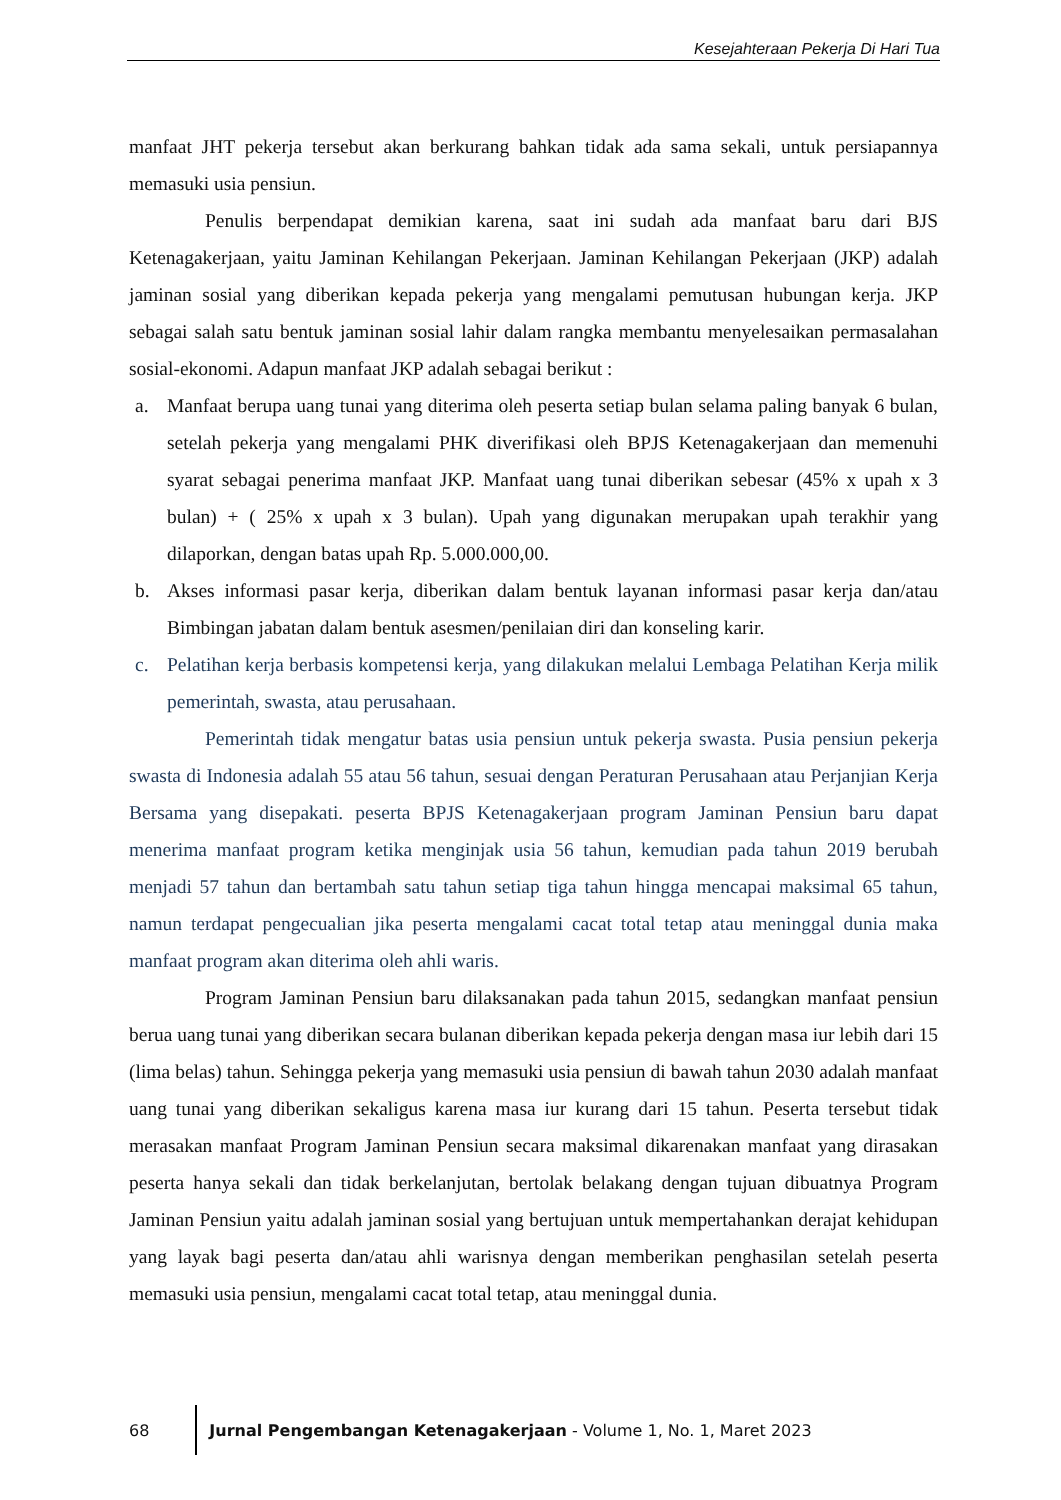Kesejahteraan Pekerja Di Hari Tua
manfaat JHT pekerja tersebut akan berkurang bahkan tidak ada sama sekali, untuk persiapannya memasuki usia pensiun.
Penulis berpendapat demikian karena, saat ini sudah ada manfaat baru dari BJS Ketenagakerjaan, yaitu Jaminan Kehilangan Pekerjaan. Jaminan Kehilangan Pekerjaan (JKP) adalah jaminan sosial yang diberikan kepada pekerja yang mengalami pemutusan hubungan kerja. JKP sebagai salah satu bentuk jaminan sosial lahir dalam rangka membantu menyelesaikan permasalahan sosial-ekonomi. Adapun manfaat JKP adalah sebagai berikut :
a. Manfaat berupa uang tunai yang diterima oleh peserta setiap bulan selama paling banyak 6 bulan, setelah pekerja yang mengalami PHK diverifikasi oleh BPJS Ketenagakerjaan dan memenuhi syarat sebagai penerima manfaat JKP. Manfaat uang tunai diberikan sebesar (45% x upah x 3 bulan) + ( 25% x upah x 3 bulan). Upah yang digunakan merupakan upah terakhir yang dilaporkan, dengan batas upah Rp. 5.000.000,00.
b. Akses informasi pasar kerja, diberikan dalam bentuk layanan informasi pasar kerja dan/atau Bimbingan jabatan dalam bentuk asesmen/penilaian diri dan konseling karir.
c. Pelatihan kerja berbasis kompetensi kerja, yang dilakukan melalui Lembaga Pelatihan Kerja milik pemerintah, swasta, atau perusahaan.
Pemerintah tidak mengatur batas usia pensiun untuk pekerja swasta. Pusia pensiun pekerja swasta di Indonesia adalah 55 atau 56 tahun, sesuai dengan Peraturan Perusahaan atau Perjanjian Kerja Bersama yang disepakati. peserta BPJS Ketenagakerjaan program Jaminan Pensiun baru dapat menerima manfaat program ketika menginjak usia 56 tahun, kemudian pada tahun 2019 berubah menjadi 57 tahun dan bertambah satu tahun setiap tiga tahun hingga mencapai maksimal 65 tahun, namun terdapat pengecualian jika peserta mengalami cacat total tetap atau meninggal dunia maka manfaat program akan diterima oleh ahli waris.
Program Jaminan Pensiun baru dilaksanakan pada tahun 2015, sedangkan manfaat pensiun berua uang tunai yang diberikan secara bulanan diberikan kepada pekerja dengan masa iur lebih dari 15 (lima belas) tahun. Sehingga pekerja yang memasuki usia pensiun di bawah tahun 2030 adalah manfaat uang tunai yang diberikan sekaligus karena masa iur kurang dari 15 tahun. Peserta tersebut tidak merasakan manfaat Program Jaminan Pensiun secara maksimal dikarenakan manfaat yang dirasakan peserta hanya sekali dan tidak berkelanjutan, bertolak belakang dengan tujuan dibuatnya Program Jaminan Pensiun yaitu adalah jaminan sosial yang bertujuan untuk mempertahankan derajat kehidupan yang layak bagi peserta dan/atau ahli warisnya dengan memberikan penghasilan setelah peserta memasuki usia pensiun, mengalami cacat total tetap, atau meninggal dunia.
68
Jurnal Pengembangan Ketenagakerjaan - Volume 1, No. 1, Maret 2023